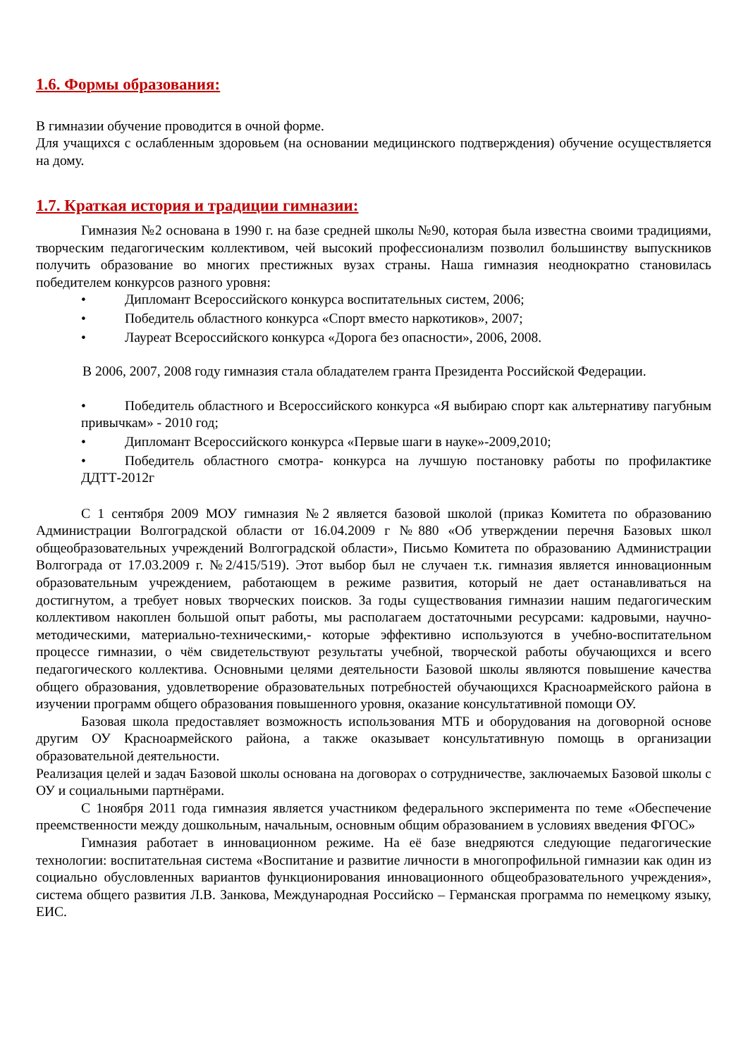1.6. Формы образования:
В гимназии обучение проводится в очной форме.
Для учащихся с ослабленным здоровьем (на основании медицинского подтверждения) обучение осуществляется на дому.
1.7. Краткая история и традиции гимназии:
Гимназия №2 основана в 1990 г. на базе средней школы №90, которая была известна своими традициями, творческим педагогическим коллективом, чей высокий профессионализм позволил большинству выпускников получить образование во многих престижных вузах страны. Наша гимназия неоднократно становилась победителем конкурсов разного уровня:
• Дипломант Всероссийского конкурса воспитательных систем, 2006;
• Победитель областного конкурса «Спорт вместо наркотиков», 2007;
• Лауреат Всероссийского конкурса «Дорога без опасности», 2006, 2008.
В 2006, 2007, 2008 году гимназия стала обладателем гранта Президента Российской Федерации.
• Победитель областного и Всероссийского конкурса «Я выбираю спорт как альтернативу пагубным привычкам» - 2010 год;
• Дипломант Всероссийского конкурса «Первые шаги в науке»-2009,2010;
• Победитель областного смотра- конкурса на лучшую постановку работы по профилактике ДДТТ-2012г
С 1 сентября 2009 МОУ гимназия №2 является базовой школой (приказ Комитета по образованию Администрации Волгоградской области от 16.04.2009 г №880 «Об утверждении перечня Базовых школ общеобразовательных учреждений Волгоградской области», Письмо Комитета по образованию Администрации Волгограда от 17.03.2009 г. №2/415/519). Этот выбор был не случаен т.к. гимназия является инновационным образовательным учреждением, работающем в режиме развития, который не дает останавливаться на достигнутом, а требует новых творческих поисков. За годы существования гимназии нашим педагогическим коллективом накоплен большой опыт работы, мы располагаем достаточными ресурсами: кадровыми, научно-методическими, материально-техническими,- которые эффективно используются в учебно-воспитательном процессе гимназии, о чём свидетельствуют результаты учебной, творческой работы обучающихся и всего педагогического коллектива. Основными целями деятельности Базовой школы являются повышение качества общего образования, удовлетворение образовательных потребностей обучающихся Красноармейского района в изучении программ общего образования повышенного уровня, оказание консультативной помощи ОУ.
Базовая школа предоставляет возможность использования МТБ и оборудования на договорной основе другим ОУ Красноармейского района, а также оказывает консультативную помощь в организации образовательной деятельности.
Реализация целей и задач Базовой школы основана на договорах о сотрудничестве, заключаемых Базовой школы с ОУ и социальными партнёрами.
С 1ноября 2011 года гимназия является участником федерального эксперимента по теме «Обеспечение преемственности между дошкольным, начальным, основным общим образованием в условиях введения ФГОС»
Гимназия работает в инновационном режиме. На её базе внедряются следующие педагогические технологии: воспитательная система «Воспитание и развитие личности в многопрофильной гимназии как один из социально обусловленных вариантов функционирования инновационного общеобразовательного учреждения», система общего развития Л.В. Занкова, Международная Российско – Германская программа по немецкому языку, ЕИС.